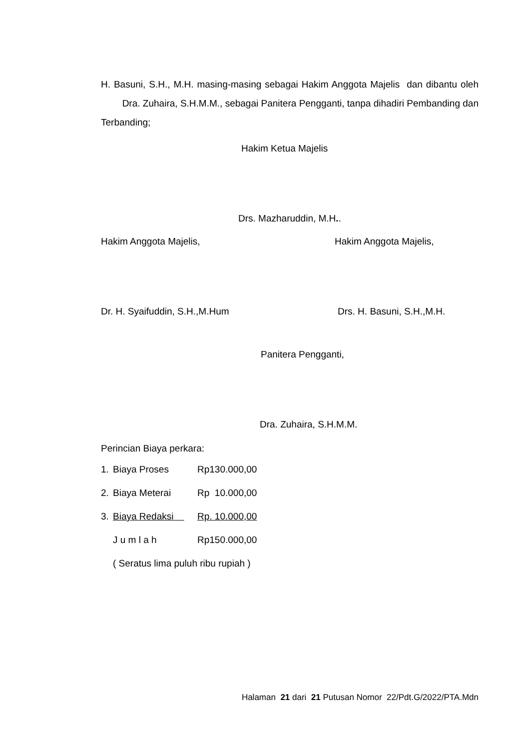H. Basuni, S.H., M.H. masing-masing sebagai Hakim Anggota Majelis dan dibantu oleh Dra. Zuhaira, S.H.M.M., sebagai Panitera Pengganti, tanpa dihadiri Pembanding dan Terbanding;
Hakim Ketua Majelis
Drs. Mazharuddin, M.H..
Hakim Anggota Majelis, Hakim Anggota Majelis,
Dr. H. Syaifuddin, S.H.,M.Hum Drs. H. Basuni, S.H.,M.H.
Panitera Pengganti,
Dra. Zuhaira, S.H.M.M.
Perincian Biaya perkara:
| 1. | Biaya Proses | Rp130.000,00 |
| 2. | Biaya Meterai | Rp 10.000,00 |
| 3. | Biaya Redaksi | Rp. 10.000,00 |
| | J u m l a h | Rp150.000,00 |
| | ( Seratus lima puluh ribu rupiah ) | |
Halaman 21 dari 21 Putusan Nomor 22/Pdt.G/2022/PTA.Mdn